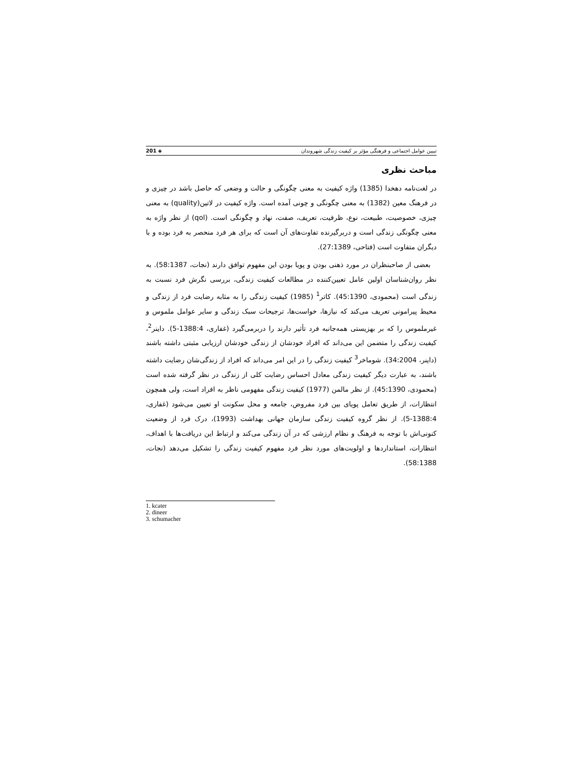تبیین عوامل اجتماعی و فرهنگی مؤثر بر کیفیت زندگی شهروندان ◈ 201
مباحث نظری
در لغت‌نامه دهخدا (1385) واژه کیفیت به معنی چگونگی و حالت و وضعی که حاصل باشد در چیزی و در فرهنگ معین (1382) به معنی چگونگی و چونی آمده است. واژه کیفیت در لاتین(quality) به معنی چیزی، خصوصیت، طبیعت، نوع، ظرفیت، تعریف، صفت، نهاد و چگونگی است. (qol) از نظر واژه به معنی چگونگی زندگی است و دربرگیرنده تفاوت‌های آن است که برای هر فرد منحصر به فرد بوده و با دیگران متفاوت است (فتاحی، 27:1389).
بعضی از صاحبنظران در مورد ذهنی بودن و پویا بودن این مفهوم توافق دارند (نجات، 58:1387). به نظر روان‌شناسان اولین عامل تعیین‌کننده در مطالعات کیفیت زندگی، بررسی نگرش فرد نسبت به زندگی است (محمودی، 45:1390). کاتر<sup>1</sup> (1985) کیفیت زندگی را به مثابه رضایت فرد از زندگی و محیط پیرامونی تعریف می‌کند که نیازها، خواست‌ها، ترجیحات سبک زندگی و سایر عوامل ملموس و غیرملموس را که بر بهزیستی همه‌جانبه فرد تأثیر دارند را دربرمی‌گیرد (غفاری، 1388:4-5). داینر<sup>2</sup>، کیفیت زندگی را متضمن این می‌داند که افراد خودشان از زندگی خودشان ارزیابی مثبتی داشته باشند (داینر، 34:2004). شوماخر<sup>3</sup> کیفیت زندگی را در این امر می‌داند که افراد از زندگی‌شان رضایت داشته باشند، به عبارت دیگر کیفیت زندگی معادل احساس رضایت کلی از زندگی در نظر گرفته شده است (محمودی، 45:1390). از نظر مالمن (1977) کیفیت زندگی مفهومی ناظر به افراد است، ولی همچون انتظارات، از طریق تعامل پویای بین فرد مفروض، جامعه و محل سکونت او تعیین می‌شود (غفاری، 1388:4-5). از نظر گروه کیفیت زندگی سازمان جهانی بهداشت (1993)، درک فرد از وضعیت کنونی‌اش با توجه به فرهنگ و نظام ارزشی که در آن زندگی می‌کند و ارتباط این دریافت‌ها با اهداف، انتظارات، استانداردها و اولویت‌های مورد نظر فرد مفهوم کیفیت زندگی را تشکیل می‌دهد (نجات، 58:1388).
1. kcater
2. dineer
3. schumacher